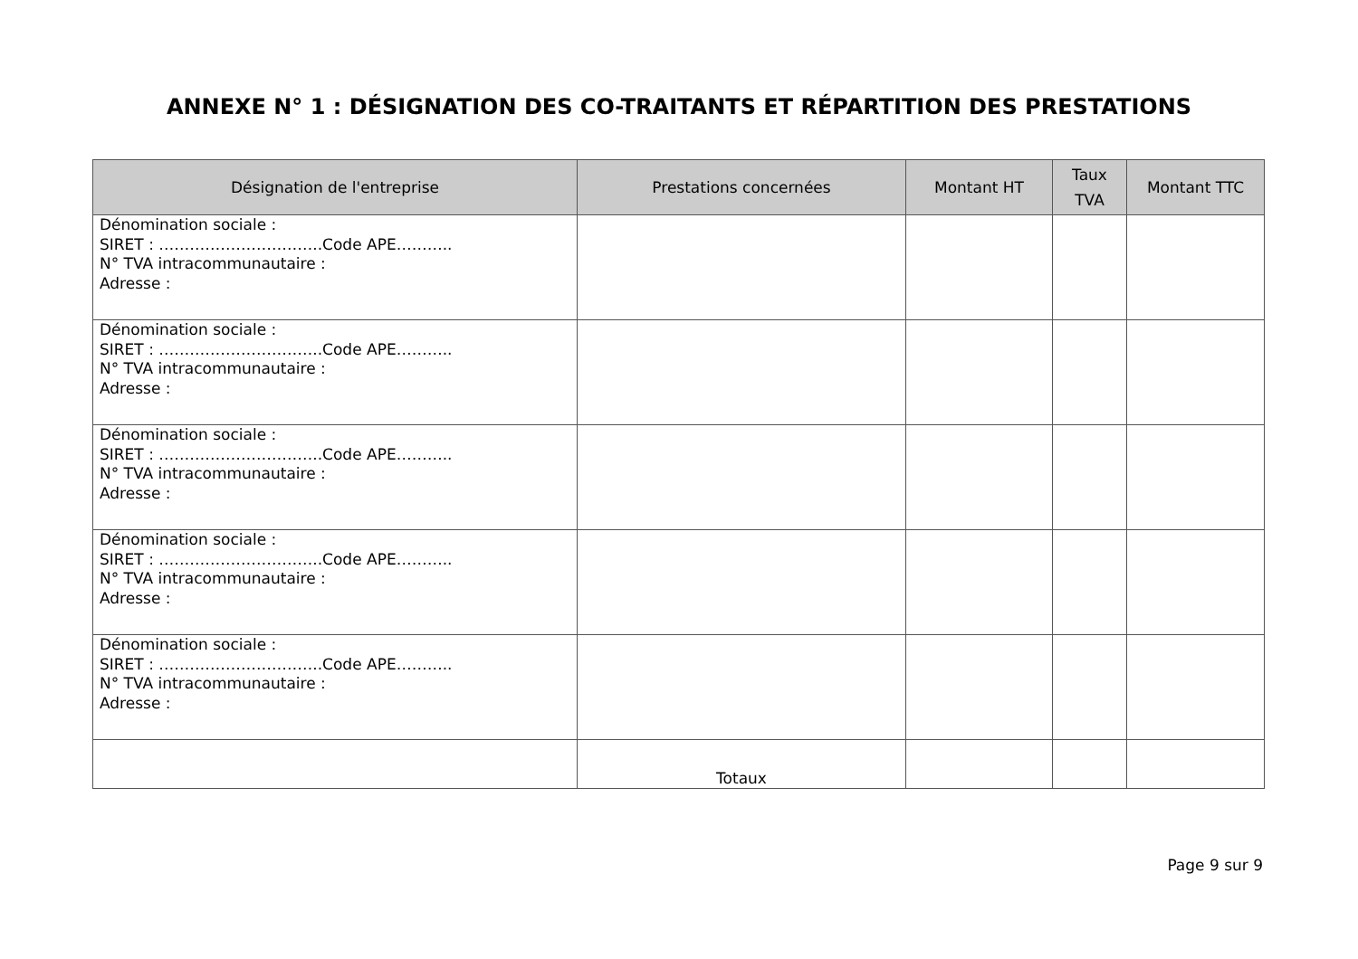ANNEXE N° 1 : DÉSIGNATION DES CO-TRAITANTS ET RÉPARTITION DES PRESTATIONS
| Désignation de l'entreprise | Prestations concernées | Montant HT | Taux TVA | Montant TTC |
| --- | --- | --- | --- | --- |
| Dénomination sociale : SIRET : …………………………..Code APE……….. N° TVA intracommunautaire : Adresse : | | | | |
| Dénomination sociale : SIRET : …………………………..Code APE……….. N° TVA intracommunautaire : Adresse : | | | | |
| Dénomination sociale : SIRET : …………………………..Code APE……….. N° TVA intracommunautaire : Adresse : | | | | |
| Dénomination sociale : SIRET : …………………………..Code APE……….. N° TVA intracommunautaire : Adresse : | | | | |
| Dénomination sociale : SIRET : …………………………..Code APE……….. N° TVA intracommunautaire : Adresse : | | | | |
| | Totaux | | | |
Page 9 sur 9